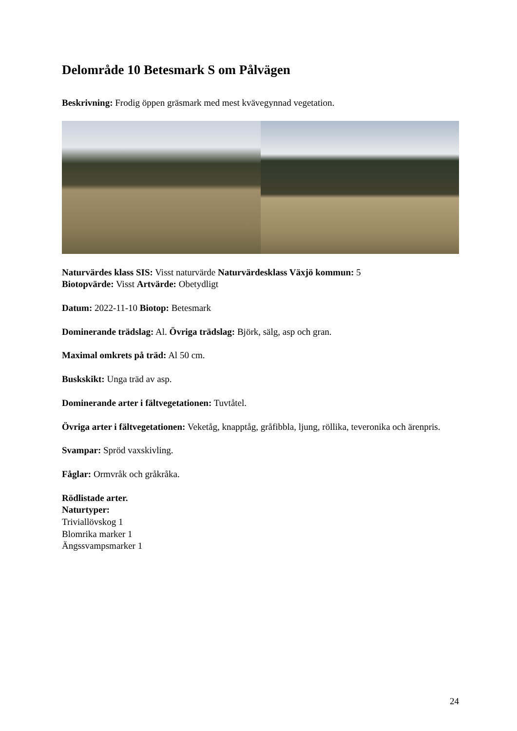Delområde 10 Betesmark S om Pålvägen
Beskrivning: Frodig öppen gräsmark med mest kvävegynnad vegetation.
Naturvärdes klass SIS: Visst naturvärde Naturvärdesklass Växjö kommun: 5
Biotopvärde: Visst Artvärde: Obetydligt
Datum: 2022-11-10 Biotop: Betesmark
Dominerande trädslag: Al. Övriga trädslag: Björk, sälg, asp och gran.
Maximal omkrets på träd: Al 50 cm.
Buskskikt: Unga träd av asp.
Dominerande arter i fältvegetationen: Tuvtåtel.
Övriga arter i fältvegetationen: Veketåg, knapptåg, gråfibbla, ljung, röllika, teveronika och ärenpris.
Svampar: Spröd vaxskivling.
Fåglar: Ormvråk och gråkråka.
Rödlistade arter.
Naturtyper:
Triviallövskog 1
Blomrika marker 1
Ängssvampsmarker 1
24